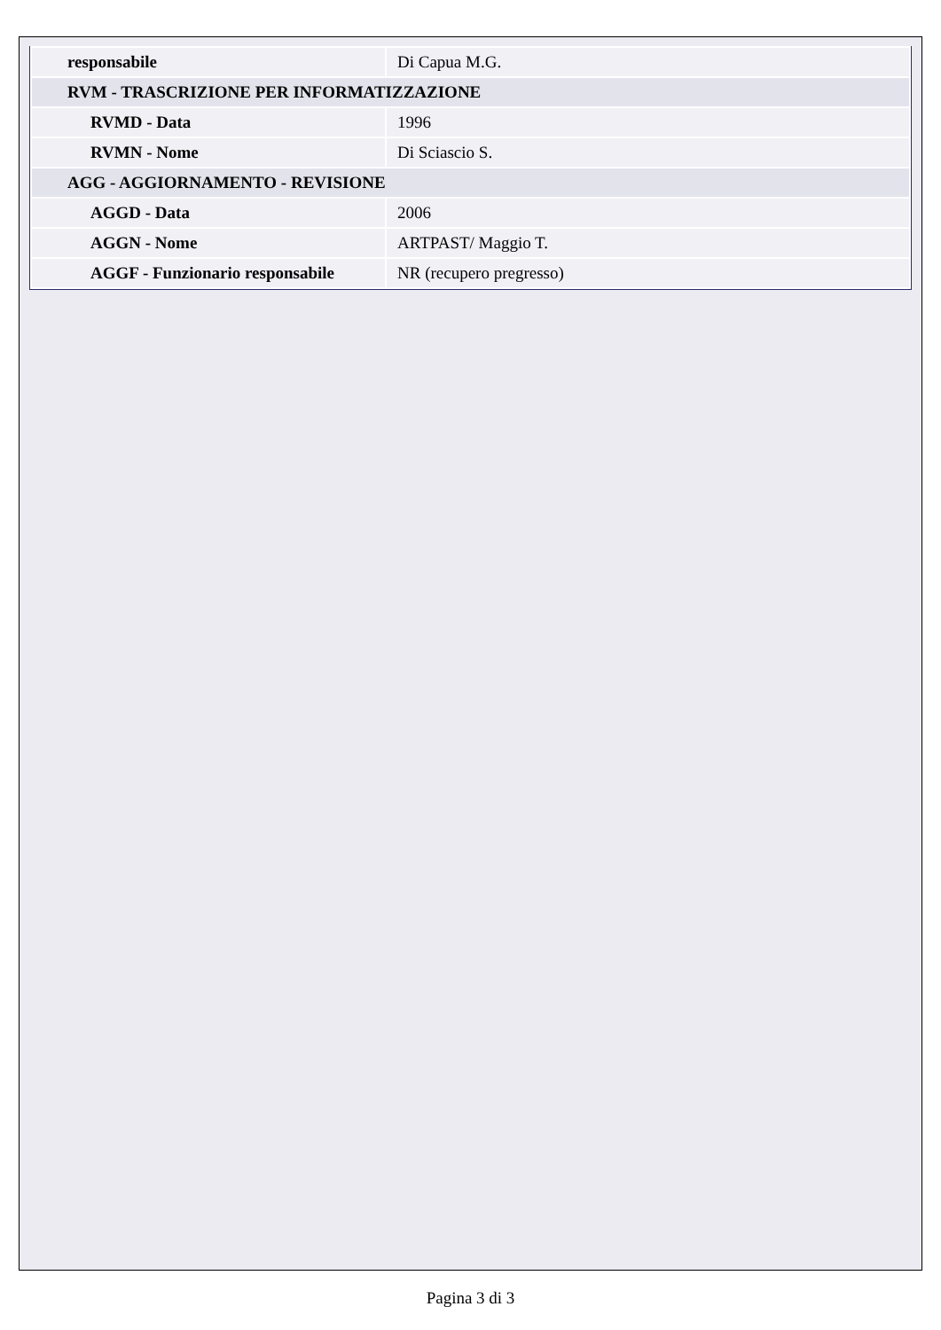| responsabile | Di Capua M.G. |
| RVM - TRASCRIZIONE PER INFORMATIZZAZIONE | |
| RVMD - Data | 1996 |
| RVMN - Nome | Di Sciascio S. |
| AGG - AGGIORNAMENTO - REVISIONE | |
| AGGD - Data | 2006 |
| AGGN - Nome | ARTPAST/ Maggio T. |
| AGGF - Funzionario responsabile | NR (recupero pregresso) |
Pagina 3 di 3